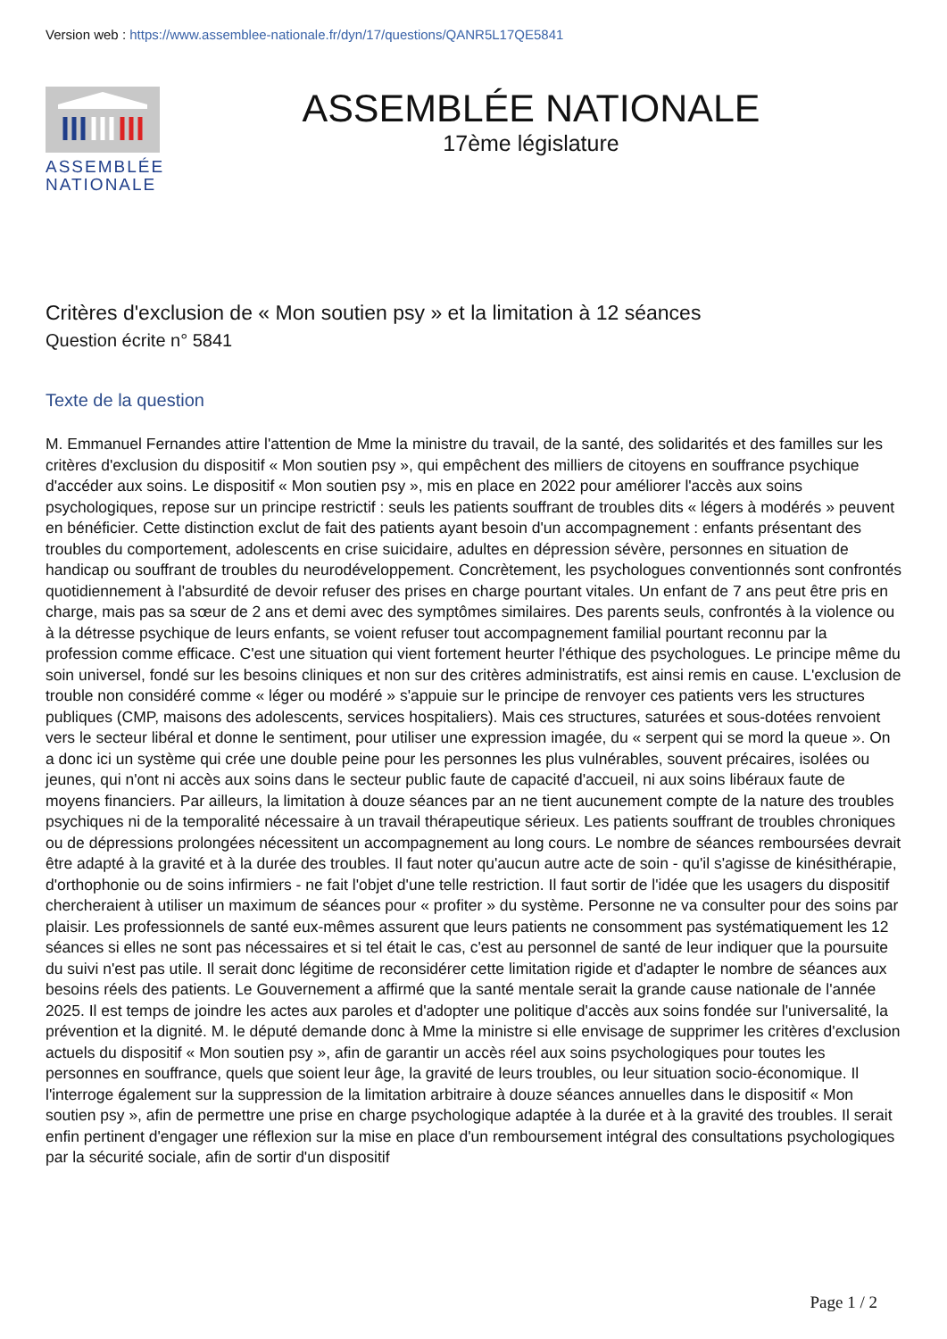Version web : https://www.assemblee-nationale.fr/dyn/17/questions/QANR5L17QE5841
ASSEMBLÉE NATIONALE
ASSEMBLÉE NATIONALE
17ème législature
Critères d'exclusion de « Mon soutien psy » et la limitation à 12 séances
Question écrite n° 5841
Texte de la question
M. Emmanuel Fernandes attire l'attention de Mme la ministre du travail, de la santé, des solidarités et des familles sur les critères d'exclusion du dispositif « Mon soutien psy », qui empêchent des milliers de citoyens en souffrance psychique d'accéder aux soins. Le dispositif « Mon soutien psy », mis en place en 2022 pour améliorer l'accès aux soins psychologiques, repose sur un principe restrictif : seuls les patients souffrant de troubles dits « légers à modérés » peuvent en bénéficier. Cette distinction exclut de fait des patients ayant besoin d'un accompagnement : enfants présentant des troubles du comportement, adolescents en crise suicidaire, adultes en dépression sévère, personnes en situation de handicap ou souffrant de troubles du neurodéveloppement. Concrètement, les psychologues conventionnés sont confrontés quotidiennement à l'absurdité de devoir refuser des prises en charge pourtant vitales. Un enfant de 7 ans peut être pris en charge, mais pas sa sœur de 2 ans et demi avec des symptômes similaires. Des parents seuls, confrontés à la violence ou à la détresse psychique de leurs enfants, se voient refuser tout accompagnement familial pourtant reconnu par la profession comme efficace. C'est une situation qui vient fortement heurter l'éthique des psychologues. Le principe même du soin universel, fondé sur les besoins cliniques et non sur des critères administratifs, est ainsi remis en cause. L'exclusion de trouble non considéré comme « léger ou modéré » s'appuie sur le principe de renvoyer ces patients vers les structures publiques (CMP, maisons des adolescents, services hospitaliers). Mais ces structures, saturées et sous-dotées renvoient vers le secteur libéral et donne le sentiment, pour utiliser une expression imagée, du « serpent qui se mord la queue ». On a donc ici un système qui crée une double peine pour les personnes les plus vulnérables, souvent précaires, isolées ou jeunes, qui n'ont ni accès aux soins dans le secteur public faute de capacité d'accueil, ni aux soins libéraux faute de moyens financiers. Par ailleurs, la limitation à douze séances par an ne tient aucunement compte de la nature des troubles psychiques ni de la temporalité nécessaire à un travail thérapeutique sérieux. Les patients souffrant de troubles chroniques ou de dépressions prolongées nécessitent un accompagnement au long cours. Le nombre de séances remboursées devrait être adapté à la gravité et à la durée des troubles. Il faut noter qu'aucun autre acte de soin - qu'il s'agisse de kinésithérapie, d'orthophonie ou de soins infirmiers - ne fait l'objet d'une telle restriction. Il faut sortir de l'idée que les usagers du dispositif chercheraient à utiliser un maximum de séances pour « profiter » du système. Personne ne va consulter pour des soins par plaisir. Les professionnels de santé eux-mêmes assurent que leurs patients ne consomment pas systématiquement les 12 séances si elles ne sont pas nécessaires et si tel était le cas, c'est au personnel de santé de leur indiquer que la poursuite du suivi n'est pas utile. Il serait donc légitime de reconsidérer cette limitation rigide et d'adapter le nombre de séances aux besoins réels des patients. Le Gouvernement a affirmé que la santé mentale serait la grande cause nationale de l'année 2025. Il est temps de joindre les actes aux paroles et d'adopter une politique d'accès aux soins fondée sur l'universalité, la prévention et la dignité. M. le député demande donc à Mme la ministre si elle envisage de supprimer les critères d'exclusion actuels du dispositif « Mon soutien psy », afin de garantir un accès réel aux soins psychologiques pour toutes les personnes en souffrance, quels que soient leur âge, la gravité de leurs troubles, ou leur situation socio-économique. Il l'interroge également sur la suppression de la limitation arbitraire à douze séances annuelles dans le dispositif « Mon soutien psy », afin de permettre une prise en charge psychologique adaptée à la durée et à la gravité des troubles. Il serait enfin pertinent d'engager une réflexion sur la mise en place d'un remboursement intégral des consultations psychologiques par la sécurité sociale, afin de sortir d'un dispositif
Page 1 / 2